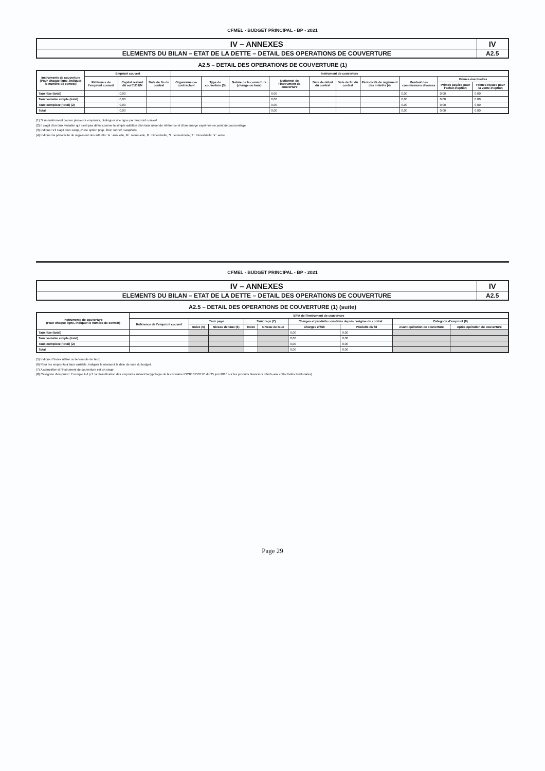CFMEL - BUDGET PRINCIPAL - BP - 2021
| IV – ANNEXES | IV |
| ELEMENTS DU BILAN – ETAT DE LA DETTE – DETAIL DES OPERATIONS DE COUVERTURE | A2.5 |
A2.5 – DETAIL DES OPERATIONS DE COUVERTURE (1)
| Instruments de couverture (Pour chaque ligne, indiquer le numéro de contrat) | Emprunt couvert | | | Instrument de couverture | | | | | | | | | |
| --- | --- | --- | --- | --- | --- | --- | --- | --- | --- | --- | --- | --- | --- |
| | Référence de l'emprunt couvert | Capital restant dû au 01/01/N | Date de fin du contrat | Organisme co-contractant | Type de couverture (3) | Nature de la couverture (change ou taux) | Notionnel de l'instrument de couverture | Date de début du contrat | Date de fin du contrat | Périodicité de règlement des intérêts (4) | Montant des commissions diverses | Primes éventuelles | |
| | | | | | | | | | | | | Primes payées pour l'achat d'option | Primes reçues pour la vente d'option |
| Taux fixe (total) | | 0,00 | | | | | 0,00 | | | | 0,00 | 0,00 | 0,00 |
| Taux variable simple (total) | | 0,00 | | | | | 0,00 | | | | 0,00 | 0,00 | 0,00 |
| Taux complexe (total) (2) | | 0,00 | | | | | 0,00 | | | | 0,00 | 0,00 | 0,00 |
| Total | | 0,00 | | | | | 0,00 | | | | 0,00 | 0,00 | 0,00 |
(1) Si un instrument couvre plusieurs emprunts, distinguer une ligne par emprunt couvert
(2) Il s'agit d'un taux variable qui n'est pas défini comme la simple addition d'un taux usuel de référence et d'une marge exprimée en point de pourcentage
(3) Indiquer s'il s'agit d'un swap, d'une option (cap, floor, tunnel, swaption)
(4) Indiquer la périodicité de règlement des intérêts : A : annuelle, M : mensuelle, B : bimestrielle, S : semestrielle, T : trimestrielle, X : autre
CFMEL - BUDGET PRINCIPAL - BP - 2021
| IV – ANNEXES | IV |
| ELEMENTS DU BILAN – ETAT DE LA DETTE – DETAIL DES OPERATIONS DE COUVERTURE | A2.5 |
A2.5 – DETAIL DES OPERATIONS DE COUVERTURE (1) (suite)
| Instruments de couverture (Pour chaque ligne, indiquer le numéro de contrat) | Effet de l'instrument de couverture | | | | | | | | |
| --- | --- | --- | --- | --- | --- | --- | --- | --- | --- |
| | Référence de l'emprunt couvert | Taux payé | | Taux reçu (7) | | Charges et produits constatés depuis l'origine du contrat | | Catégorie d'emprunt (8) | |
| | | Index (5) | Niveau de taux (6) | Index | Niveau de taux | Charges c/668 | Produits c/768 | Avant opération de couverture | Après opération de couverture |
| Taux fixe (total) | | | | | | 0,00 | 0,00 | | |
| Taux variable simple (total) | | | | | | 0,00 | 0,00 | | |
| Taux complexe (total) (2) | | | | | | 0,00 | 0,00 | | |
| Total | | | | | | 0,00 | 0,00 | | |
(5) Indiquer l'index utilisé ou la formule de taux
(6) Pour les emprunts à taux variable, indiquer le niveau à la date de vote du budget.
(7) A compléter si l'instrument de couverture est un swap
(8) Catégorie d'emprunt : Exemple A-1 (cf. la classification des emprunts suivant la typologie de la circulaire IOCB1015077C du 25 juin 2010 sur les produits financiers offerts aux collectivités territoriales)
Page 29